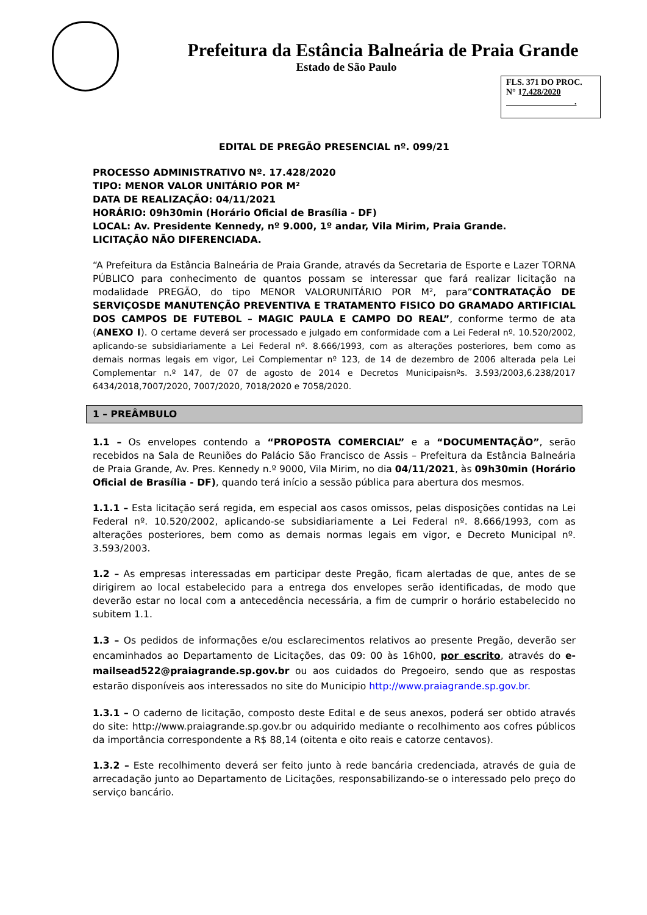Prefeitura da Estância Balneária de Praia Grande
Estado de São Paulo
FLS. 371 DO PROC.
N° 17.428/2020
.
EDITAL DE PREGÃO PRESENCIAL nº. 099/21
PROCESSO ADMINISTRATIVO Nº. 17.428/2020
TIPO: MENOR VALOR UNITÁRIO POR M²
DATA DE REALIZAÇÃO: 04/11/2021
HORÁRIO: 09h30min (Horário Oficial de Brasília - DF)
LOCAL: Av. Presidente Kennedy, nº 9.000, 1º andar, Vila Mirim, Praia Grande.
LICITAÇÃO NÃO DIFERENCIADA.
“A Prefeitura da Estância Balneária de Praia Grande, através da Secretaria de Esporte e Lazer TORNA PÚBLICO para conhecimento de quantos possam se interessar que fará realizar licitação na modalidade PREGÃO, do tipo MENOR VALORUNITÁRIO POR M², para”CONTRATAÇÃO DE SERVIÇOSDE MANUTENÇÃO PREVENTIVA E TRATAMENTO FISICO DO GRAMADO ARTIFICIAL DOS CAMPOS DE FUTEBOL – MAGIC PAULA E CAMPO DO REAL”, conforme termo de ata (ANEXO I). O certame deverá ser processado e julgado em conformidade com a Lei Federal nº. 10.520/2002, aplicando-se subsidiariamente a Lei Federal nº. 8.666/1993, com as alterações posteriores, bem como as demais normas legais em vigor, Lei Complementar nº 123, de 14 de dezembro de 2006 alterada pela Lei Complementar n.º 147, de 07 de agosto de 2014 e Decretos Municipaisnºs. 3.593/2003,6.238/2017 6434/2018,7007/2020, 7007/2020, 7018/2020 e 7058/2020.
1 – PREÂMBULO
1.1 – Os envelopes contendo a “PROPOSTA COMERCIAL” e a “DOCUMENTAÇÃO”, serão recebidos na Sala de Reuniões do Palácio São Francisco de Assis – Prefeitura da Estância Balneária de Praia Grande, Av. Pres. Kennedy n.º 9000, Vila Mirim, no dia 04/11/2021, às 09h30min (Horário Oficial de Brasília - DF), quando terá início a sessão pública para abertura dos mesmos.
1.1.1 – Esta licitação será regida, em especial aos casos omissos, pelas disposições contidas na Lei Federal nº. 10.520/2002, aplicando-se subsidiariamente a Lei Federal nº. 8.666/1993, com as alterações posteriores, bem como as demais normas legais em vigor, e Decreto Municipal nº. 3.593/2003.
1.2 – As empresas interessadas em participar deste Pregão, ficam alertadas de que, antes de se dirigirem ao local estabelecido para a entrega dos envelopes serão identificadas, de modo que deverão estar no local com a antecedência necessária, a fim de cumprir o horário estabelecido no subitem 1.1.
1.3 – Os pedidos de informações e/ou esclarecimentos relativos ao presente Pregão, deverão ser encaminhados ao Departamento de Licitações, das 09: 00 às 16h00, por escrito, através do e-mailsead522@praiagrande.sp.gov.br ou aos cuidados do Pregoeiro, sendo que as respostas estarão disponíveis aos interessados no site do Municipio http://www.praiagrande.sp.gov.br.
1.3.1 – O caderno de licitação, composto deste Edital e de seus anexos, poderá ser obtido através do site: http://www.praiagrande.sp.gov.br ou adquirido mediante o recolhimento aos cofres públicos da importância correspondente a R$ 88,14 (oitenta e oito reais e catorze centavos).
1.3.2 – Este recolhimento deverá ser feito junto à rede bancária credenciada, através de guia de arrecadação junto ao Departamento de Licitações, responsabilizando-se o interessado pelo preço do serviço bancário.